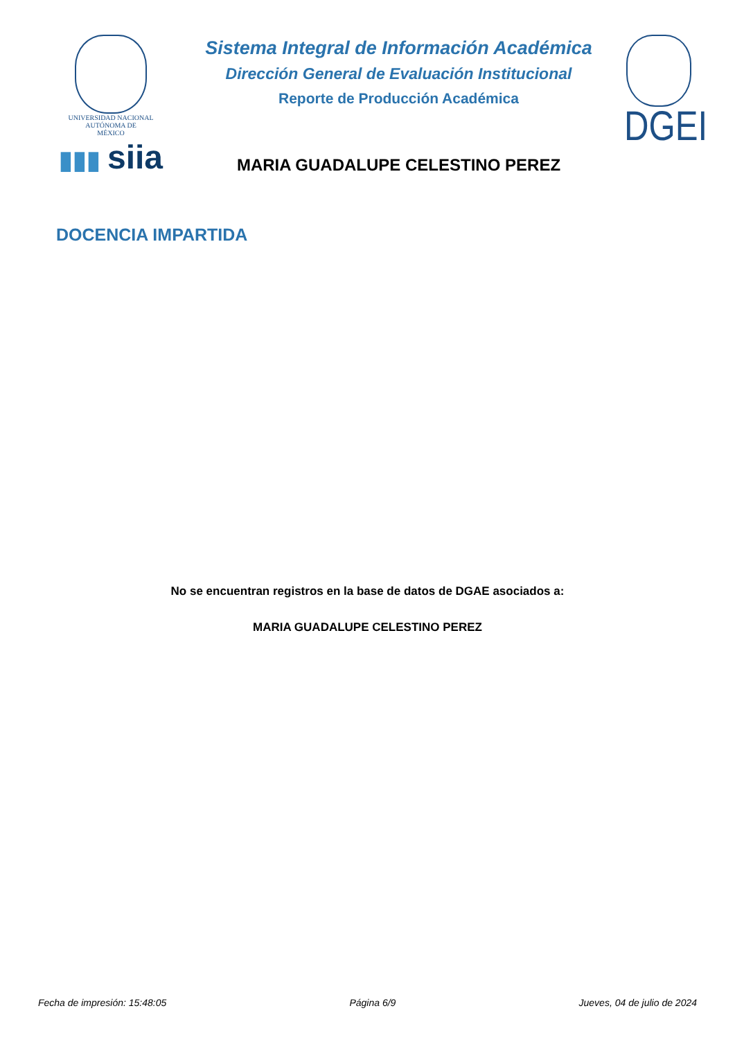UNIVERSIDAD NACIONAL
AUTÓNOMA DE
MÉXICO
▮▮▮ siia
Sistema Integral de Información Académica
Dirección General de Evaluación Institucional
Reporte de Producción Académica
MARIA GUADALUPE CELESTINO PEREZ
DGEI
DOCENCIA IMPARTIDA
No se encuentran registros en la base de datos de DGAE asociados a:
MARIA GUADALUPE CELESTINO PEREZ
Fecha de impresión: 15:48:05 Página 6/9 Jueves, 04 de julio de 2024